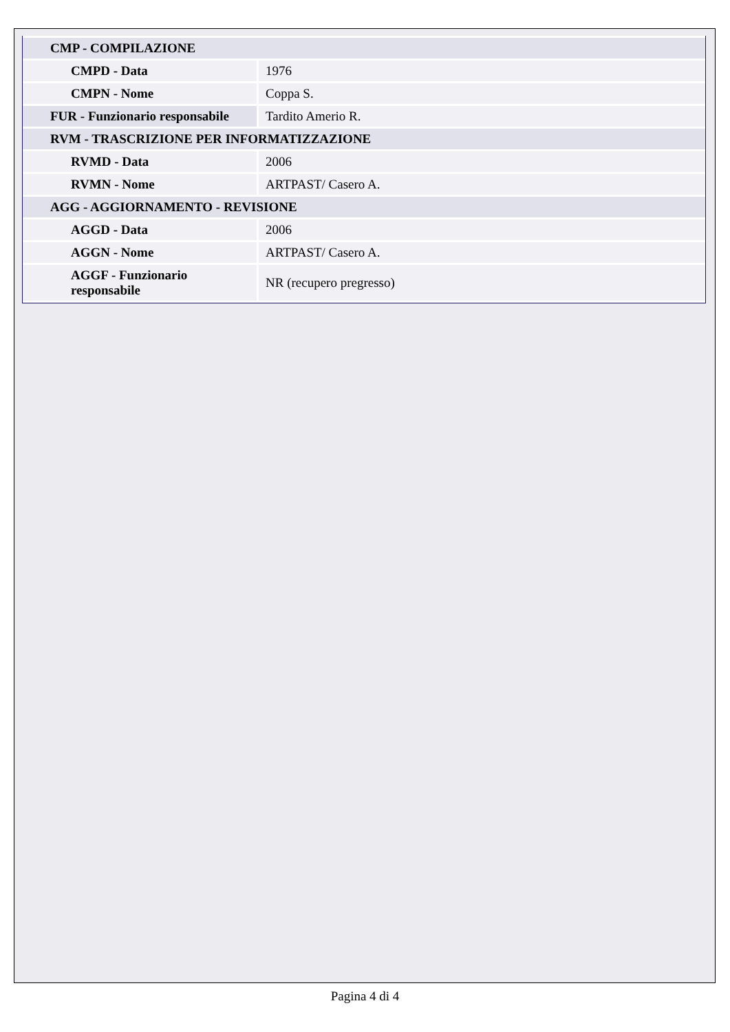| CMP - COMPILAZIONE | |
| CMPD - Data | 1976 |
| CMPN - Nome | Coppa S. |
| FUR - Funzionario responsabile | Tardito Amerio R. |
| RVM - TRASCRIZIONE PER INFORMATIZZAZIONE | |
| RVMD - Data | 2006 |
| RVMN - Nome | ARTPAST/ Casero A. |
| AGG - AGGIORNAMENTO - REVISIONE | |
| AGGD - Data | 2006 |
| AGGN - Nome | ARTPAST/ Casero A. |
| AGGF - Funzionario responsabile | NR (recupero pregresso) |
Pagina 4 di 4